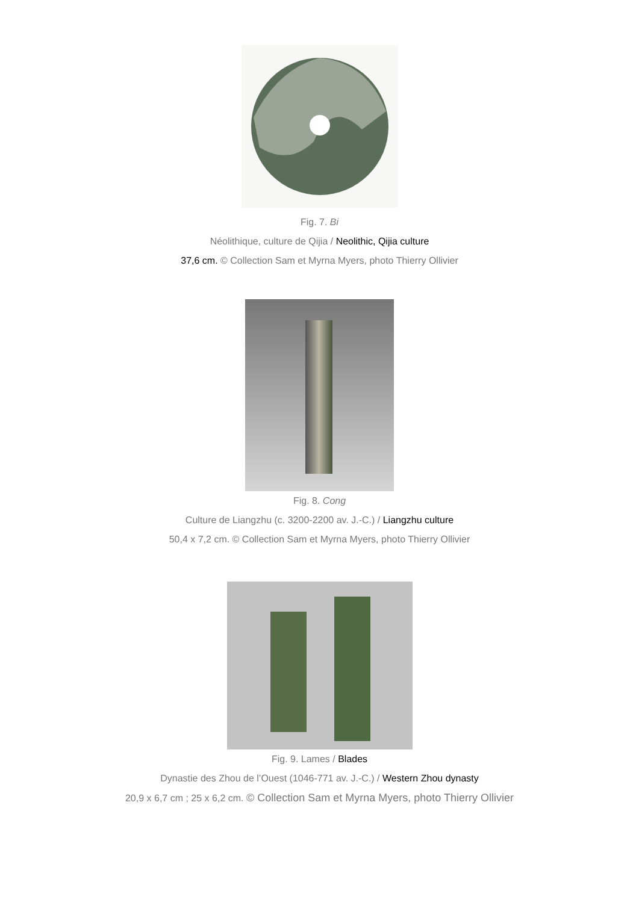Fig. 7. Bi
Néolithique, culture de Qijia / Neolithic, Qijia culture
37,6 cm. © Collection Sam et Myrna Myers, photo Thierry Ollivier
Fig. 8. Cong
Culture de Liangzhu (c. 3200-2200 av. J.-C.) / Liangzhu culture
50,4 x 7,2 cm. © Collection Sam et Myrna Myers, photo Thierry Ollivier
Fig. 9. Lames / Blades
Dynastie des Zhou de l’Ouest (1046-771 av. J.-C.) / Western Zhou dynasty
20,9 x 6,7 cm ; 25 x 6,2 cm. © Collection Sam et Myrna Myers, photo Thierry Ollivier